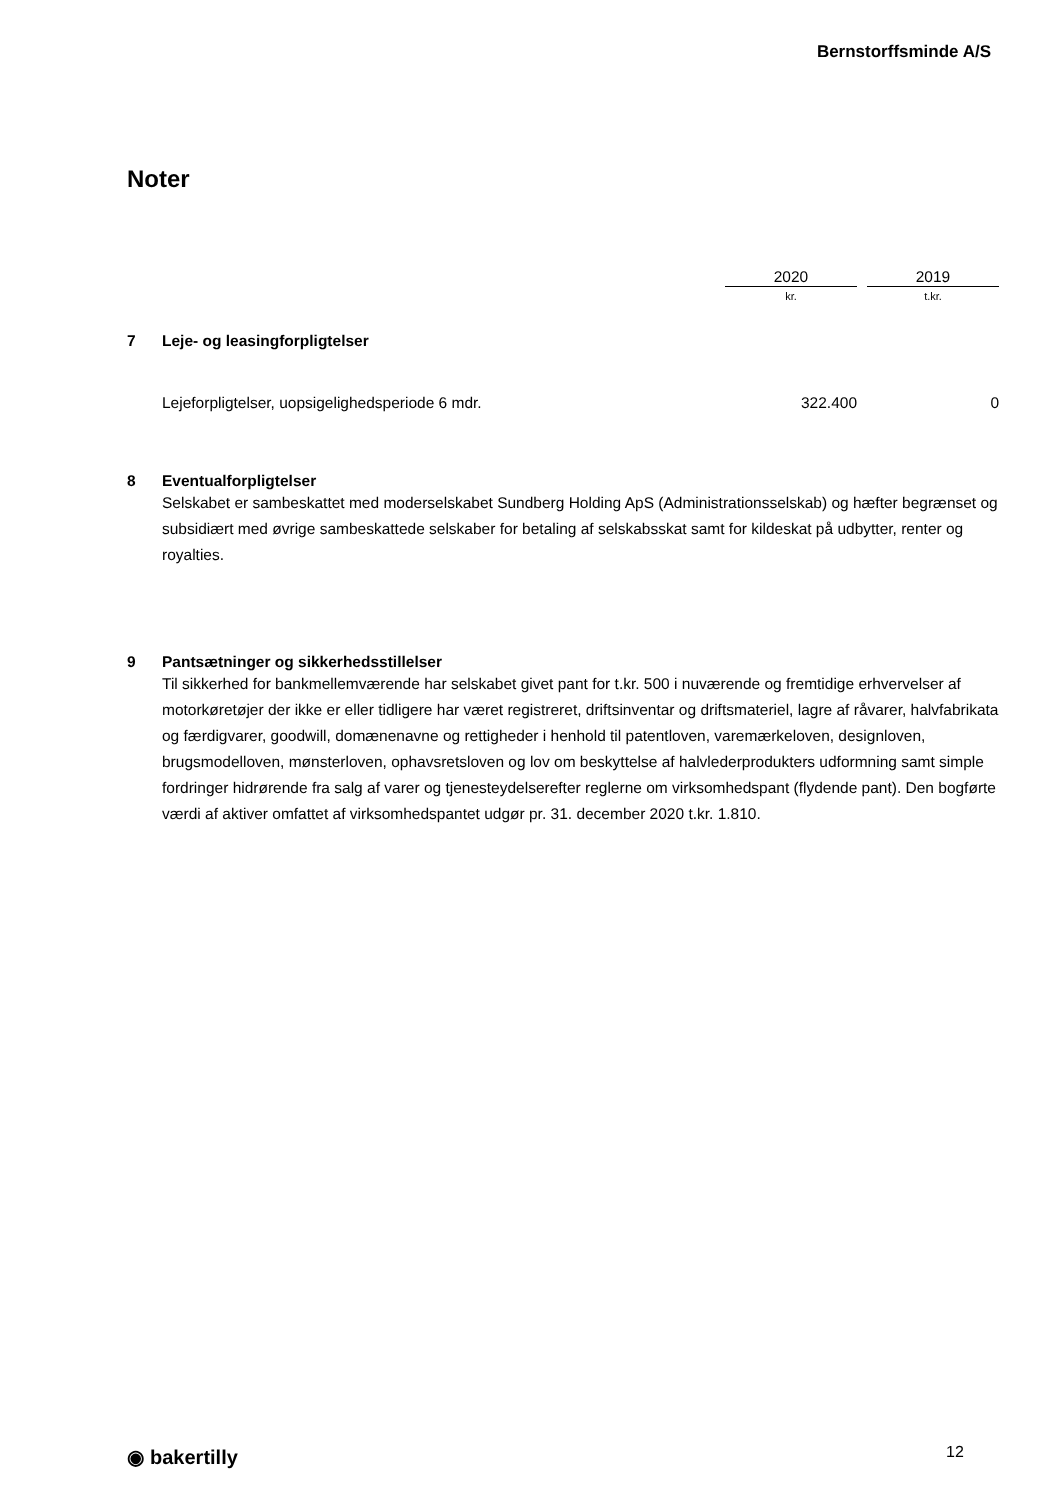Bernstorffsminde A/S
Noter
| | | 2020 | | 2019 |
| | | kr. | | t.kr. |
| 7 | Leje- og leasingforpligtelser | | | |
| | Lejeforpligtelser, uopsigelighedsperiode 6 mdr. | 322.400 | | 0 |
| 8 | Eventualforpligtelser Selskabet er sambeskattet med moderselskabet Sundberg Holding ApS (Administrationsselskab) og hæfter begrænset og subsidiært med øvrige sambeskattede selskaber for betaling af selskabsskat samt for kildeskat på udbytter, renter og royalties. |
| 9 | Pantsætninger og sikkerhedsstillelser Til sikkerhed for bankmellemværende har selskabet givet pant for t.kr. 500 i nuværende og fremtidige erhvervelser af motorkøretøjer der ikke er eller tidligere har været registreret, driftsinventar og driftsmateriel, lagre af råvarer, halvfabrikata og færdigvarer, goodwill, domænenavne og rettigheder i henhold til patentloven, varemærkeloven, designloven, brugsmodelloven, mønsterloven, ophavsretsloven og lov om beskyttelse af halvlederprodukters udformning samt simple fordringer hidrørende fra salg af varer og tjenesteydelserefter reglerne om virksomhedspant (flydende pant). Den bogførte værdi af aktiver omfattet af virksomhedspantet udgør pr. 31. december 2020 t.kr. 1.810. |
◉ bakertilly 12